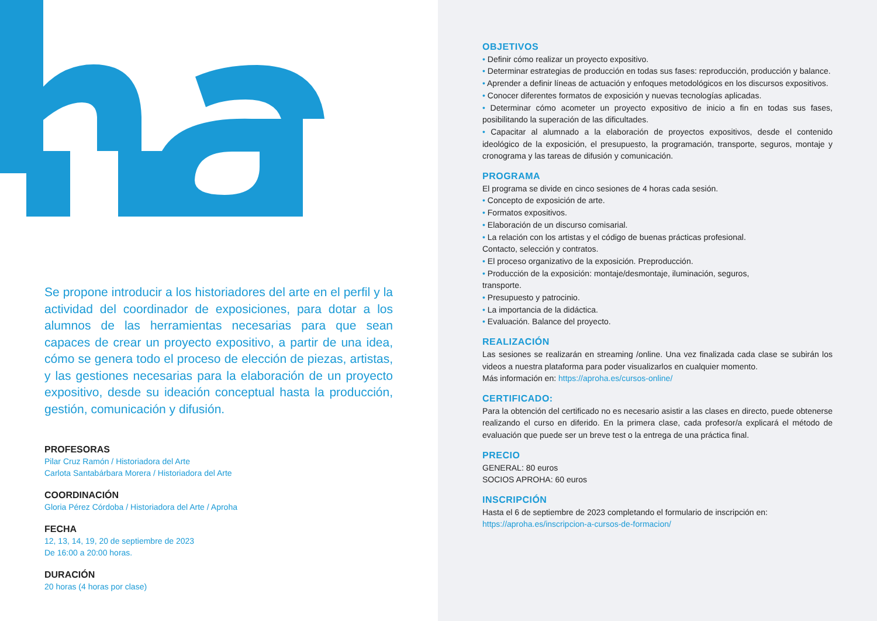Se propone introducir a los historiadores del arte en el perfil y la actividad del coordinador de exposiciones, para dotar a los alumnos de las herramientas necesarias para que sean capaces de crear un proyecto expositivo, a partir de una idea, cómo se genera todo el proceso de elección de piezas, artistas, y las gestiones necesarias para la elaboración de un proyecto expositivo, desde su ideación conceptual hasta la producción, gestión, comunicación y difusión.
PROFESORAS
Pilar Cruz Ramón / Historiadora del Arte
Carlota Santabárbara Morera / Historiadora del Arte
COORDINACIÓN
Gloria Pérez Córdoba / Historiadora del Arte / Aproha
FECHA
12, 13, 14, 19, 20 de septiembre de 2023
De 16:00 a 20:00 horas.
DURACIÓN
20 horas (4 horas por clase)
OBJETIVOS
• Definir cómo realizar un proyecto expositivo.
• Determinar estrategias de producción en todas sus fases: reproducción, producción y balance.
• Aprender a definir líneas de actuación y enfoques metodológicos en los discursos expositivos.
• Conocer diferentes formatos de exposición y nuevas tecnologías aplicadas.
• Determinar cómo acometer un proyecto expositivo de inicio a fin en todas sus fases, posibilitando la superación de las dificultades.
• Capacitar al alumnado a la elaboración de proyectos expositivos, desde el contenido ideológico de la exposición, el presupuesto, la programación, transporte, seguros, montaje y cronograma y las tareas de difusión y comunicación.
PROGRAMA
El programa se divide en cinco sesiones de 4 horas cada sesión.
• Concepto de exposición de arte.
• Formatos expositivos.
• Elaboración de un discurso comisarial.
• La relación con los artistas y el código de buenas prácticas profesional.
Contacto, selección y contratos.
• El proceso organizativo de la exposición. Preproducción.
• Producción de la exposición: montaje/desmontaje, iluminación, seguros,
transporte.
• Presupuesto y patrocinio.
• La importancia de la didáctica.
• Evaluación. Balance del proyecto.
REALIZACIÓN
Las sesiones se realizarán en streaming /online. Una vez finalizada cada clase se subirán los videos a nuestra plataforma para poder visualizarlos en cualquier momento.
Más información en: https://aproha.es/cursos-online/
CERTIFICADO:
Para la obtención del certificado no es necesario asistir a las clases en directo, puede obtenerse realizando el curso en diferido. En la primera clase, cada profesor/a explicará el método de evaluación que puede ser un breve test o la entrega de una práctica final.
PRECIO
GENERAL: 80 euros
SOCIOS APROHA: 60 euros
INSCRIPCIÓN
Hasta el 6 de septiembre de 2023 completando el formulario de inscripción en:
https://aproha.es/inscripcion-a-cursos-de-formacion/